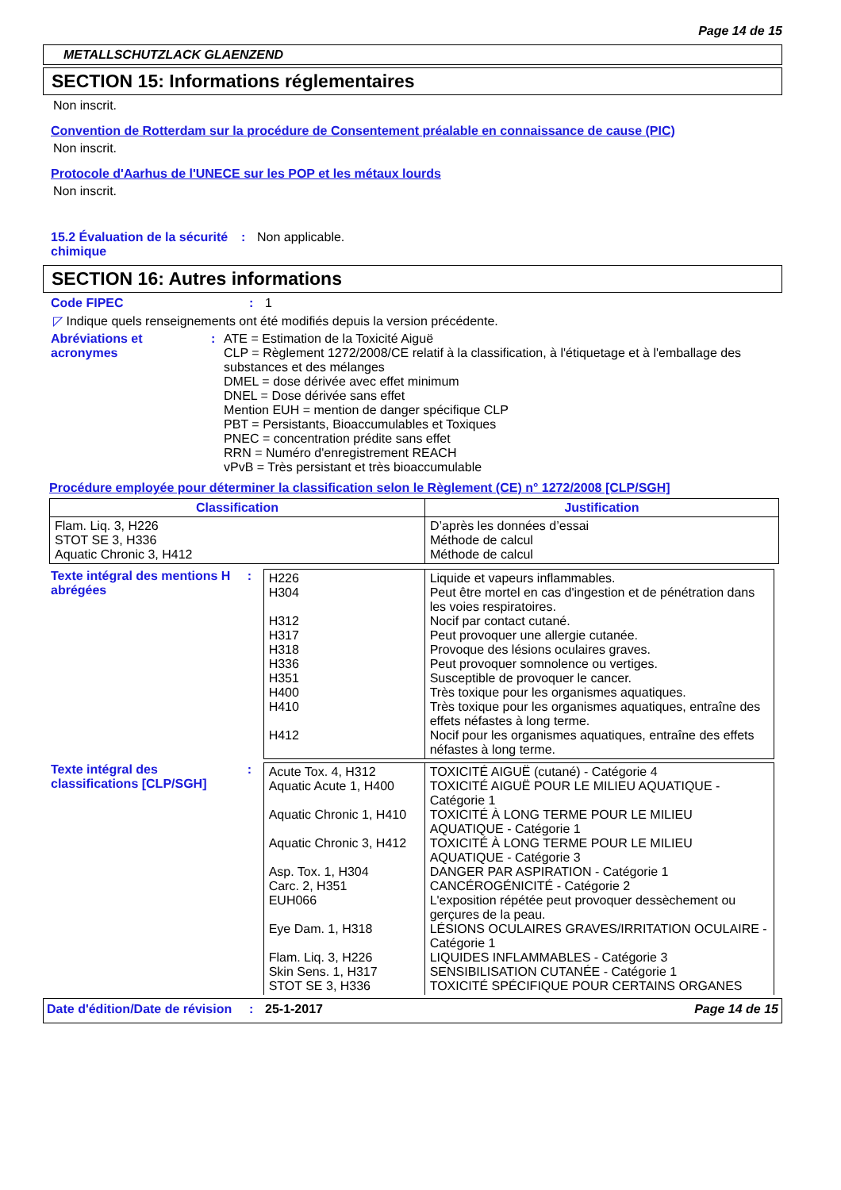Page 14 de 15
METALLSCHUTZLACK GLAENZEND
SECTION 15: Informations réglementaires
Non inscrit.
Convention de Rotterdam sur la procédure de Consentement préalable en connaissance de cause (PIC)
Non inscrit.
Protocole d'Aarhus de l'UNECE sur les POP et les métaux lourds
Non inscrit.
15.2 Évaluation de la sécurité chimique
: Non applicable.
SECTION 16: Autres informations
Code FIPEC : 1
◸ Indique quels renseignements ont été modifiés depuis la version précédente.
Abréviations et acronymes : ATE = Estimation de la Toxicité Aiguë
CLP = Règlement 1272/2008/CE relatif à la classification, à l'étiquetage et à l'emballage des substances et des mélanges
DMEL = dose dérivée avec effet minimum
DNEL = Dose dérivée sans effet
Mention EUH = mention de danger spécifique CLP
PBT = Persistants, Bioaccumulables et Toxiques
PNEC = concentration prédite sans effet
RRN = Numéro d'enregistrement REACH
vPvB = Très persistant et très bioaccumulable
Procédure employée pour déterminer la classification selon le Règlement (CE) n° 1272/2008 [CLP/SGH]
| Classification | Justification |
| --- | --- |
| Flam. Liq. 3, H226 STOT SE 3, H336 Aquatic Chronic 3, H412 | D’après les données d’essai Méthode de calcul Méthode de calcul |
Texte intégral des mentions H abrégées
:
| H226 H304 H312 H317 H318 H336 H351 H400 H410 H412 | Liquide et vapeurs inflammables. Peut être mortel en cas d'ingestion et de pénétration dans les voies respiratoires. Nocif par contact cutané. Peut provoquer une allergie cutanée. Provoque des lésions oculaires graves. Peut provoquer somnolence ou vertiges. Susceptible de provoquer le cancer. Très toxique pour les organismes aquatiques. Très toxique pour les organismes aquatiques, entraîne des effets néfastes à long terme. Nocif pour les organismes aquatiques, entraîne des effets néfastes à long terme. |
Texte intégral des classifications [CLP/SGH]
:
| Acute Tox. 4, H312 Aquatic Acute 1, H400 Aquatic Chronic 1, H410 Aquatic Chronic 3, H412 Asp. Tox. 1, H304 Carc. 2, H351 EUH066 Eye Dam. 1, H318 Flam. Liq. 3, H226 Skin Sens. 1, H317 STOT SE 3, H336 | TOXICITÉ AIGUË (cutané) - Catégorie 4 TOXICITÉ AIGUË POUR LE MILIEU AQUATIQUE - Catégorie 1 TOXICITÉ À LONG TERME POUR LE MILIEU AQUATIQUE - Catégorie 1 TOXICITÉ À LONG TERME POUR LE MILIEU AQUATIQUE - Catégorie 3 DANGER PAR ASPIRATION - Catégorie 1 CANCÉROGÉNICITÉ - Catégorie 2 L'exposition répétée peut provoquer dessèchement ou gerçures de la peau. LÉSIONS OCULAIRES GRAVES/IRRITATION OCULAIRE - Catégorie 1 LIQUIDES INFLAMMABLES - Catégorie 3 SENSIBILISATION CUTANÉE - Catégorie 1 TOXICITÉ SPÉCIFIQUE POUR CERTAINS ORGANES |
Date d'édition/Date de révision
: 25-1-2017 Page 14 de 15